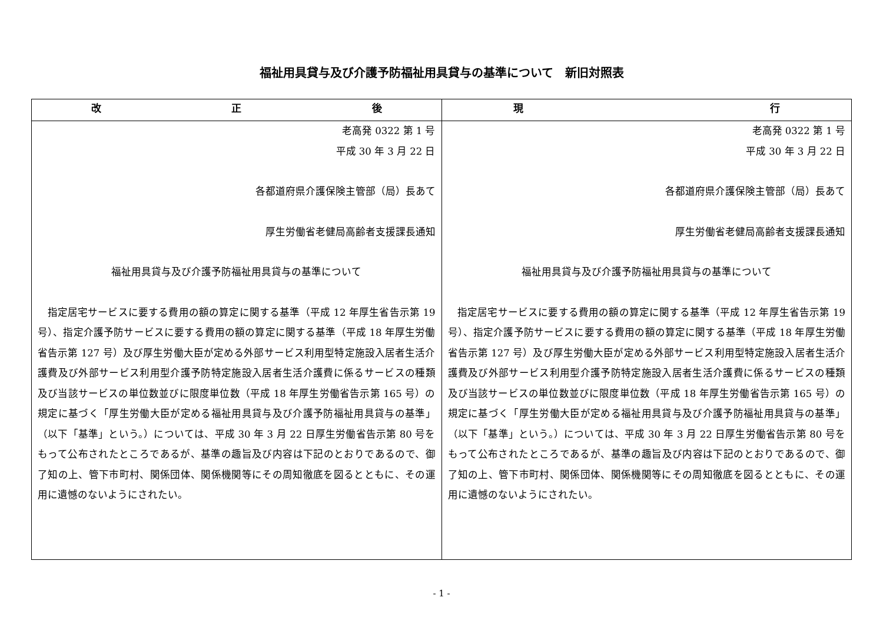福祉用具貸与及び介護予防福祉用具貸与の基準について　新旧対照表
| 改 正 後 | 現 行 |
| --- | --- |
| 老高発 0322 第 1 号 平成 30 年 3 月 22 日 各都道府県介護保険主管部（局）長あて 厚生労働省老健局高齢者支援課長通知 福祉用具貸与及び介護予防福祉用具貸与の基準について 指定居宅サービスに要する費用の額の算定に関する基準（平成 12 年厚生省告示第 19 号）、指定介護予防サービスに要する費用の額の算定に関する基準（平成 18 年厚生労働省告示第 127 号）及び厚生労働大臣が定める外部サービス利用型特定施設入居者生活介護費及び外部サービス利用型介護予防特定施設入居者生活介護費に係るサービスの種類及び当該サービスの単位数並びに限度単位数（平成 18 年厚生労働省告示第 165 号）の規定に基づく「厚生労働大臣が定める福祉用具貸与及び介護予防福祉用具貸与の基準」（以下「基準」という。）については、平成 30 年 3 月 22 日厚生労働省告示第 80 号をもって公布されたところであるが、基準の趣旨及び内容は下記のとおりであるので、御了知の上、管下市町村、関係団体、関係機関等にその周知徹底を図るとともに、その運用に遺憾のないようにされたい。 | 老高発 0322 第 1 号 平成 30 年 3 月 22 日 各都道府県介護保険主管部（局）長あて 厚生労働省老健局高齢者支援課長通知 福祉用具貸与及び介護予防福祉用具貸与の基準について 指定居宅サービスに要する費用の額の算定に関する基準（平成 12 年厚生省告示第 19 号）、指定介護予防サービスに要する費用の額の算定に関する基準（平成 18 年厚生労働省告示第 127 号）及び厚生労働大臣が定める外部サービス利用型特定施設入居者生活介護費及び外部サービス利用型介護予防特定施設入居者生活介護費に係るサービスの種類及び当該サービスの単位数並びに限度単位数（平成 18 年厚生労働省告示第 165 号）の規定に基づく「厚生労働大臣が定める福祉用具貸与及び介護予防福祉用具貸与の基準」（以下「基準」という。）については、平成 30 年 3 月 22 日厚生労働省告示第 80 号をもって公布されたところであるが、基準の趣旨及び内容は下記のとおりであるので、御了知の上、管下市町村、関係団体、関係機関等にその周知徹底を図るとともに、その運用に遺憾のないようにされたい。 |
- 1 -